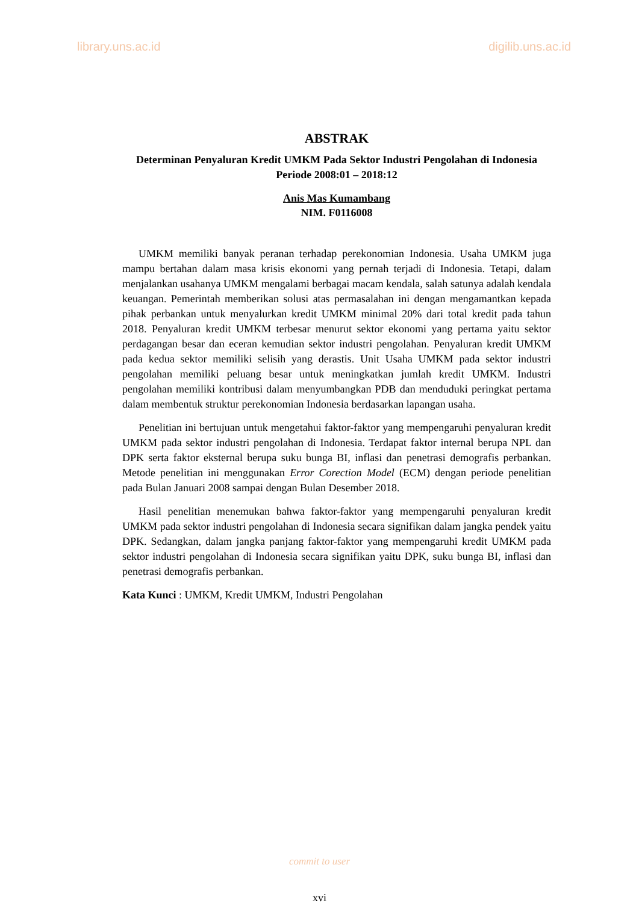library.uns.ac.id digilib.uns.ac.id
ABSTRAK
Determinan Penyaluran Kredit UMKM Pada Sektor Industri Pengolahan di Indonesia Periode 2008:01 – 2018:12
Anis Mas Kumambang
NIM. F0116008
UMKM memiliki banyak peranan terhadap perekonomian Indonesia. Usaha UMKM juga mampu bertahan dalam masa krisis ekonomi yang pernah terjadi di Indonesia. Tetapi, dalam menjalankan usahanya UMKM mengalami berbagai macam kendala, salah satunya adalah kendala keuangan. Pemerintah memberikan solusi atas permasalahan ini dengan mengamantkan kepada pihak perbankan untuk menyalurkan kredit UMKM minimal 20% dari total kredit pada tahun 2018. Penyaluran kredit UMKM terbesar menurut sektor ekonomi yang pertama yaitu sektor perdagangan besar dan eceran kemudian sektor industri pengolahan. Penyaluran kredit UMKM pada kedua sektor memiliki selisih yang derastis. Unit Usaha UMKM pada sektor industri pengolahan memiliki peluang besar untuk meningkatkan jumlah kredit UMKM. Industri pengolahan memiliki kontribusi dalam menyumbangkan PDB dan menduduki peringkat pertama dalam membentuk struktur perekonomian Indonesia berdasarkan lapangan usaha.
Penelitian ini bertujuan untuk mengetahui faktor-faktor yang mempengaruhi penyaluran kredit UMKM pada sektor industri pengolahan di Indonesia. Terdapat faktor internal berupa NPL dan DPK serta faktor eksternal berupa suku bunga BI, inflasi dan penetrasi demografis perbankan. Metode penelitian ini menggunakan Error Corection Model (ECM) dengan periode penelitian pada Bulan Januari 2008 sampai dengan Bulan Desember 2018.
Hasil penelitian menemukan bahwa faktor-faktor yang mempengaruhi penyaluran kredit UMKM pada sektor industri pengolahan di Indonesia secara signifikan dalam jangka pendek yaitu DPK. Sedangkan, dalam jangka panjang faktor-faktor yang mempengaruhi kredit UMKM pada sektor industri pengolahan di Indonesia secara signifikan yaitu DPK, suku bunga BI, inflasi dan penetrasi demografis perbankan.
Kata Kunci : UMKM, Kredit UMKM, Industri Pengolahan
commit to user
xvi